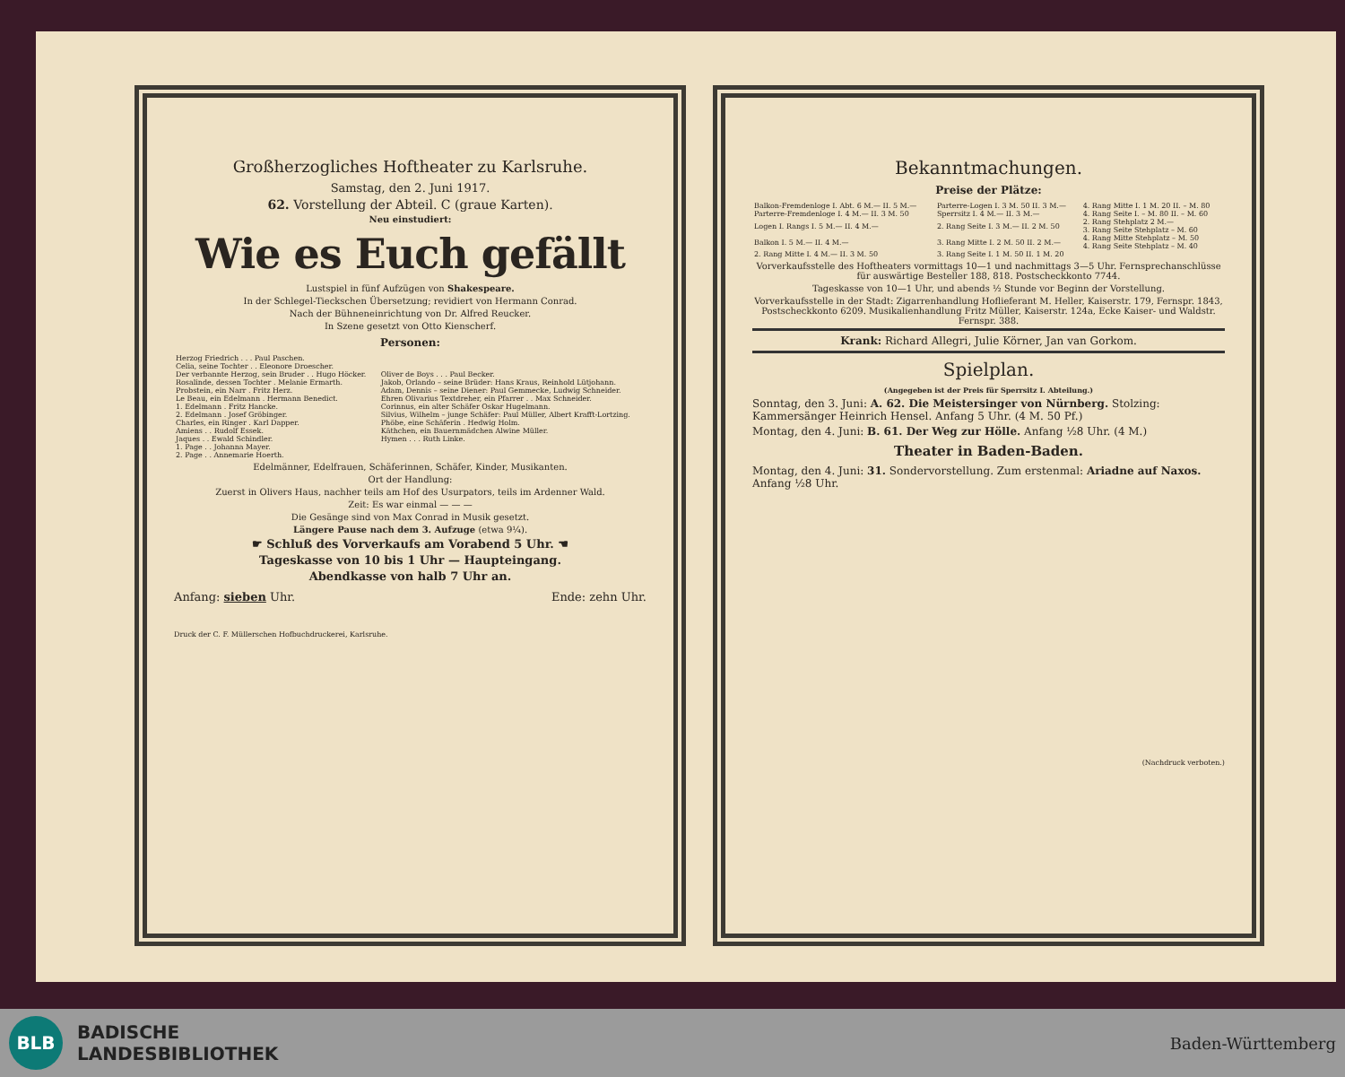Großherzogliches Hoftheater zu Karlsruhe.
Samstag, den 2. Juni 1917.
62. Vorstellung der Abteil. C (graue Karten).
Neu einstudiert:
Wie es Euch gefällt
Lustspiel in fünf Aufzügen von Shakespeare.
In der Schlegel-Tieckschen Übersetzung; revidiert von Hermann Conrad.
Nach der Bühneneinrichtung von Dr. Alfred Reucker.
In Szene gesetzt von Otto Kienscherf.
Personen:
| Herzog Friedrich . . . Paul Paschen. Celia, seine Tochter . . Eleonore Droescher. Der verbannte Herzog, sein Bruder . . Hugo Höcker. Rosalinde, dessen Tochter . Melanie Ermarth. Probstein, ein Narr . Fritz Herz. Le Beau, ein Edelmann . Hermann Benedict. 1. Edelmann . Fritz Hancke. 2. Edelmann . Josef Gröbinger. Charles, ein Ringer . Karl Dapper. Amiens . . Rudolf Essek. Jaques . . Ewald Schindler. 1. Page . . Johanna Mayer. 2. Page . . Annemarie Hoerth. | Oliver de Boys . . . Paul Becker. Jakob, Orlando – seine Brüder: Hans Kraus, Reinhold Lütjohann. Adam, Dennis – seine Diener: Paul Gemmecke, Ludwig Schneider. Ehren Olivarius Textdreher, ein Pfarrer . . Max Schneider. Corinnus, ein alter Schäfer Oskar Hugelmann. Silvius, Wilhelm – junge Schäfer: Paul Müller, Albert Krafft-Lortzing. Phöbe, eine Schäferin . Hedwig Holm. Käthchen, ein Bauernmädchen Alwine Müller. Hymen . . . Ruth Linke. |
Edelmänner, Edelfrauen, Schäferinnen, Schäfer, Kinder, Musikanten.
Ort der Handlung:
Zuerst in Olivers Haus, nachher teils am Hof des Usurpators, teils im Ardenner Wald.
Zeit: Es war einmal — — —
Die Gesänge sind von Max Conrad in Musik gesetzt.
Längere Pause nach dem 3. Aufzuge (etwa 9¼).
☛ Schluß des Vorverkaufs am Vorabend 5 Uhr. ☚
Tageskasse von 10 bis 1 Uhr — Haupteingang.
Abendkasse von halb 7 Uhr an.
Anfang: sieben Uhr. Ende: zehn Uhr.
Druck der C. F. Müllerschen Hofbuchdruckerei, Karlsruhe.
Bekanntmachungen.
Preise der Plätze:
| Balkon-Fremdenloge I. Abt. 6 M.— II. 5 M.— | Parterre-Logen I. 3 M. 50 II. 3 M.— | 4. Rang Mitte I. 1 M. 20 II. – M. 80 |
| Parterre-Fremdenloge I. 4 M.— II. 3 M. 50 | Sperrsitz I. 4 M.— II. 3 M.— | 4. Rang Seite I. – M. 80 II. – M. 60 |
| Logen I. Rangs I. 5 M.— II. 4 M.— | 2. Rang Seite I. 3 M.— II. 2 M. 50 | 2. Rang Stehplatz 2 M.— 3. Rang Seite Stehplatz – M. 60 |
| Balkon I. 5 M.— II. 4 M.— | 3. Rang Mitte I. 2 M. 50 II. 2 M.— | 4. Rang Mitte Stehplatz – M. 50 4. Rang Seite Stehplatz – M. 40 |
| 2. Rang Mitte I. 4 M.— II. 3 M. 50 | 3. Rang Seite I. 1 M. 50 II. 1 M. 20 | |
Vorverkaufsstelle des Hoftheaters vormittags 10—1 und nachmittags 3—5 Uhr. Fernsprechanschlüsse für auswärtige Besteller 188, 818. Postscheckkonto 7744.
Tageskasse von 10—1 Uhr, und abends ½ Stunde vor Beginn der Vorstellung.
Vorverkaufsstelle in der Stadt: Zigarrenhandlung Hoflieferant M. Heller, Kaiserstr. 179, Fernspr. 1843, Postscheckkonto 6209. Musikalienhandlung Fritz Müller, Kaiserstr. 124a, Ecke Kaiser- und Waldstr. Fernspr. 388.
Krank: Richard Allegri, Julie Körner, Jan van Gorkom.
Spielplan.
(Angegeben ist der Preis für Sperrsitz I. Abteilung.)
Sonntag, den 3. Juni: A. 62. Die Meistersinger von Nürnberg. Stolzing: Kammersänger Heinrich Hensel. Anfang 5 Uhr. (4 M. 50 Pf.)
Montag, den 4. Juni: B. 61. Der Weg zur Hölle. Anfang ½8 Uhr. (4 M.)
Theater in Baden-Baden.
Montag, den 4. Juni: 31. Sondervorstellung. Zum erstenmal: Ariadne auf Naxos. Anfang ½8 Uhr.
(Nachdruck verboten.)
BLB
BADISCHE
LANDESBIBLIOTHEK
Baden-Württemberg